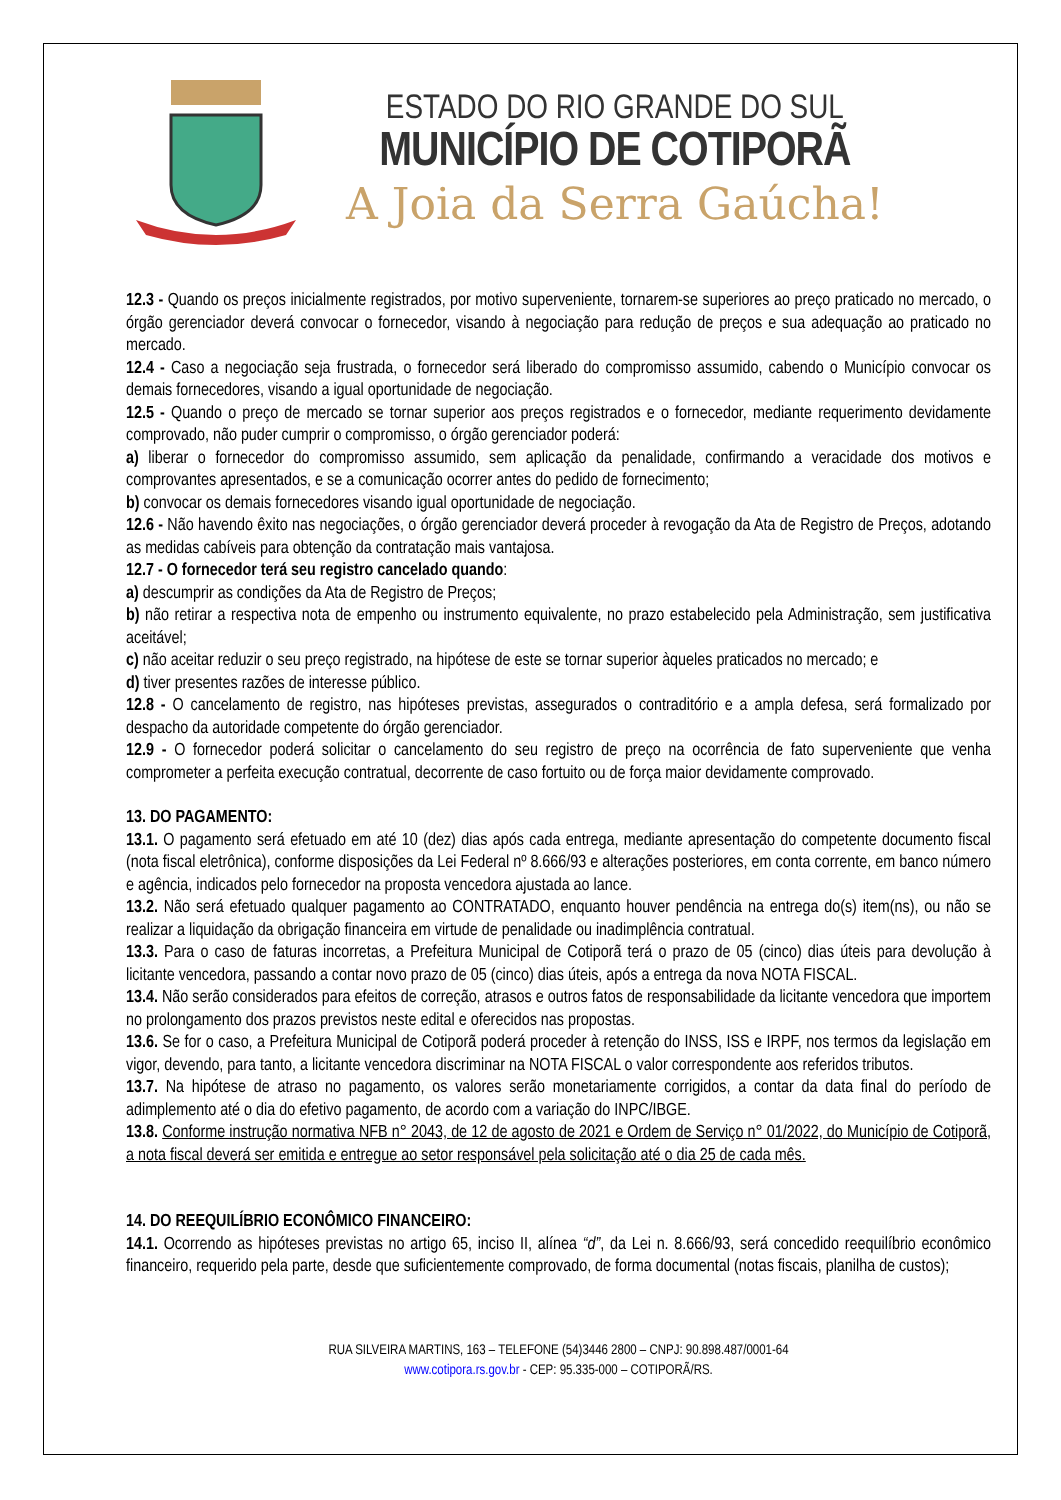ESTADO DO RIO GRANDE DO SUL
MUNICÍPIO DE COTIPORÃ
A Joia da Serra Gaúcha!
12.3 - Quando os preços inicialmente registrados, por motivo superveniente, tornarem-se superiores ao preço praticado no mercado, o órgão gerenciador deverá convocar o fornecedor, visando à negociação para redução de preços e sua adequação ao praticado no mercado.
12.4 - Caso a negociação seja frustrada, o fornecedor será liberado do compromisso assumido, cabendo o Município convocar os demais fornecedores, visando a igual oportunidade de negociação.
12.5 - Quando o preço de mercado se tornar superior aos preços registrados e o fornecedor, mediante requerimento devidamente comprovado, não puder cumprir o compromisso, o órgão gerenciador poderá:
a) liberar o fornecedor do compromisso assumido, sem aplicação da penalidade, confirmando a veracidade dos motivos e comprovantes apresentados, e se a comunicação ocorrer antes do pedido de fornecimento;
b) convocar os demais fornecedores visando igual oportunidade de negociação.
12.6 - Não havendo êxito nas negociações, o órgão gerenciador deverá proceder à revogação da Ata de Registro de Preços, adotando as medidas cabíveis para obtenção da contratação mais vantajosa.
12.7 - O fornecedor terá seu registro cancelado quando:
a) descumprir as condições da Ata de Registro de Preços;
b) não retirar a respectiva nota de empenho ou instrumento equivalente, no prazo estabelecido pela Administração, sem justificativa aceitável;
c) não aceitar reduzir o seu preço registrado, na hipótese de este se tornar superior àqueles praticados no mercado; e
d) tiver presentes razões de interesse público.
12.8 - O cancelamento de registro, nas hipóteses previstas, assegurados o contraditório e a ampla defesa, será formalizado por despacho da autoridade competente do órgão gerenciador.
12.9 - O fornecedor poderá solicitar o cancelamento do seu registro de preço na ocorrência de fato superveniente que venha comprometer a perfeita execução contratual, decorrente de caso fortuito ou de força maior devidamente comprovado.
13. DO PAGAMENTO:
13.1. O pagamento será efetuado em até 10 (dez) dias após cada entrega, mediante apresentação do competente documento fiscal (nota fiscal eletrônica), conforme disposições da Lei Federal nº 8.666/93 e alterações posteriores, em conta corrente, em banco número e agência, indicados pelo fornecedor na proposta vencedora ajustada ao lance.
13.2. Não será efetuado qualquer pagamento ao CONTRATADO, enquanto houver pendência na entrega do(s) item(ns), ou não se realizar a liquidação da obrigação financeira em virtude de penalidade ou inadimplência contratual.
13.3. Para o caso de faturas incorretas, a Prefeitura Municipal de Cotiporã terá o prazo de 05 (cinco) dias úteis para devolução à licitante vencedora, passando a contar novo prazo de 05 (cinco) dias úteis, após a entrega da nova NOTA FISCAL.
13.4. Não serão considerados para efeitos de correção, atrasos e outros fatos de responsabilidade da licitante vencedora que importem no prolongamento dos prazos previstos neste edital e oferecidos nas propostas.
13.6. Se for o caso, a Prefeitura Municipal de Cotiporã poderá proceder à retenção do INSS, ISS e IRPF, nos termos da legislação em vigor, devendo, para tanto, a licitante vencedora discriminar na NOTA FISCAL o valor correspondente aos referidos tributos.
13.7. Na hipótese de atraso no pagamento, os valores serão monetariamente corrigidos, a contar da data final do período de adimplemento até o dia do efetivo pagamento, de acordo com a variação do INPC/IBGE.
13.8. Conforme instrução normativa NFB n° 2043, de 12 de agosto de 2021 e Ordem de Serviço n° 01/2022, do Município de Cotiporã, a nota fiscal deverá ser emitida e entregue ao setor responsável pela solicitação até o dia 25 de cada mês.
14. DO REEQUILÍBRIO ECONÔMICO FINANCEIRO:
14.1. Ocorrendo as hipóteses previstas no artigo 65, inciso II, alínea “d”, da Lei n. 8.666/93, será concedido reequilíbrio econômico financeiro, requerido pela parte, desde que suficientemente comprovado, de forma documental (notas fiscais, planilha de custos);
RUA SILVEIRA MARTINS, 163 – TELEFONE (54)3446 2800 – CNPJ: 90.898.487/0001-64
www.cotipora.rs.gov.br - CEP: 95.335-000 – COTIPORÃ/RS.